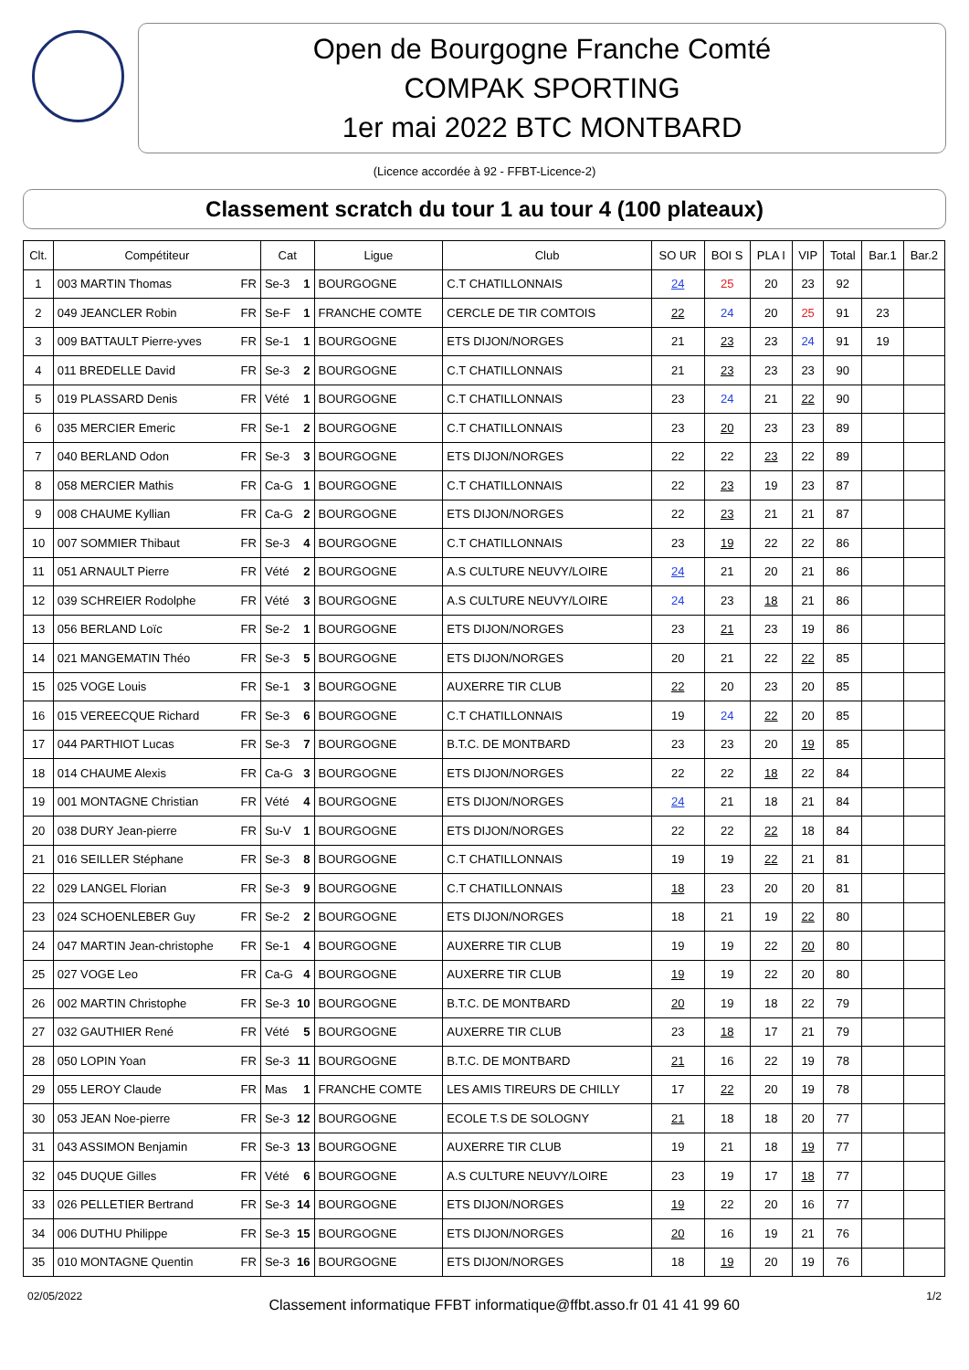Open de Bourgogne Franche Comté
COMPAK SPORTING
1er mai 2022 BTC MONTBARD
(Licence accordée à 92 - FFBT-Licence-2)
Classement scratch du tour 1 au tour 4 (100 plateaux)
| Clt. | Compétiteur | Cat | Ligue | Club | SO UR | BOI S | PLA I | VIP | Total | Bar.1 | Bar.2 |
| --- | --- | --- | --- | --- | --- | --- | --- | --- | --- | --- | --- |
| 1 | 003 MARTIN Thomas FR | Se-3 1 | BOURGOGNE | C.T CHATILLONNAIS | 24 | 25 | 20 | 23 | 92 | | |
| 2 | 049 JEANCLER Robin FR | Se-F 1 | FRANCHE COMTE | CERCLE DE TIR COMTOIS | 22 | 24 | 20 | 25 | 91 | 23 | |
| 3 | 009 BATTAULT Pierre-yves FR | Se-1 1 | BOURGOGNE | ETS DIJON/NORGES | 21 | 23 | 23 | 24 | 91 | 19 | |
| 4 | 011 BREDELLE David FR | Se-3 2 | BOURGOGNE | C.T CHATILLONNAIS | 21 | 23 | 23 | 23 | 90 | | |
| 5 | 019 PLASSARD Denis FR | Vété 1 | BOURGOGNE | C.T CHATILLONNAIS | 23 | 24 | 21 | 22 | 90 | | |
| 6 | 035 MERCIER Emeric FR | Se-1 2 | BOURGOGNE | C.T CHATILLONNAIS | 23 | 20 | 23 | 23 | 89 | | |
| 7 | 040 BERLAND Odon FR | Se-3 3 | BOURGOGNE | ETS DIJON/NORGES | 22 | 22 | 23 | 22 | 89 | | |
| 8 | 058 MERCIER Mathis FR | Ca-G 1 | BOURGOGNE | C.T CHATILLONNAIS | 22 | 23 | 19 | 23 | 87 | | |
| 9 | 008 CHAUME Kyllian FR | Ca-G 2 | BOURGOGNE | ETS DIJON/NORGES | 22 | 23 | 21 | 21 | 87 | | |
| 10 | 007 SOMMIER Thibaut FR | Se-3 4 | BOURGOGNE | C.T CHATILLONNAIS | 23 | 19 | 22 | 22 | 86 | | |
| 11 | 051 ARNAULT Pierre FR | Vété 2 | BOURGOGNE | A.S CULTURE NEUVY/LOIRE | 24 | 21 | 20 | 21 | 86 | | |
| 12 | 039 SCHREIER Rodolphe FR | Vété 3 | BOURGOGNE | A.S CULTURE NEUVY/LOIRE | 24 | 23 | 18 | 21 | 86 | | |
| 13 | 056 BERLAND Loïc FR | Se-2 1 | BOURGOGNE | ETS DIJON/NORGES | 23 | 21 | 23 | 19 | 86 | | |
| 14 | 021 MANGEMATIN Théo FR | Se-3 5 | BOURGOGNE | ETS DIJON/NORGES | 20 | 21 | 22 | 22 | 85 | | |
| 15 | 025 VOGE Louis FR | Se-1 3 | BOURGOGNE | AUXERRE TIR CLUB | 22 | 20 | 23 | 20 | 85 | | |
| 16 | 015 VEREECQUE Richard FR | Se-3 6 | BOURGOGNE | C.T CHATILLONNAIS | 19 | 24 | 22 | 20 | 85 | | |
| 17 | 044 PARTHIOT Lucas FR | Se-3 7 | BOURGOGNE | B.T.C. DE MONTBARD | 23 | 23 | 20 | 19 | 85 | | |
| 18 | 014 CHAUME Alexis FR | Ca-G 3 | BOURGOGNE | ETS DIJON/NORGES | 22 | 22 | 18 | 22 | 84 | | |
| 19 | 001 MONTAGNE Christian FR | Vété 4 | BOURGOGNE | ETS DIJON/NORGES | 24 | 21 | 18 | 21 | 84 | | |
| 20 | 038 DURY Jean-pierre FR | Su-V 1 | BOURGOGNE | ETS DIJON/NORGES | 22 | 22 | 22 | 18 | 84 | | |
| 21 | 016 SEILLER Stéphane FR | Se-3 8 | BOURGOGNE | C.T CHATILLONNAIS | 19 | 19 | 22 | 21 | 81 | | |
| 22 | 029 LANGEL Florian FR | Se-3 9 | BOURGOGNE | C.T CHATILLONNAIS | 18 | 23 | 20 | 20 | 81 | | |
| 23 | 024 SCHOENLEBER Guy FR | Se-2 2 | BOURGOGNE | ETS DIJON/NORGES | 18 | 21 | 19 | 22 | 80 | | |
| 24 | 047 MARTIN Jean-christophe FR | Se-1 4 | BOURGOGNE | AUXERRE TIR CLUB | 19 | 19 | 22 | 20 | 80 | | |
| 25 | 027 VOGE Leo FR | Ca-G 4 | BOURGOGNE | AUXERRE TIR CLUB | 19 | 19 | 22 | 20 | 80 | | |
| 26 | 002 MARTIN Christophe FR | Se-3 10 | BOURGOGNE | B.T.C. DE MONTBARD | 20 | 19 | 18 | 22 | 79 | | |
| 27 | 032 GAUTHIER René FR | Vété 5 | BOURGOGNE | AUXERRE TIR CLUB | 23 | 18 | 17 | 21 | 79 | | |
| 28 | 050 LOPIN Yoan FR | Se-3 11 | BOURGOGNE | B.T.C. DE MONTBARD | 21 | 16 | 22 | 19 | 78 | | |
| 29 | 055 LEROY Claude FR | Mas 1 | FRANCHE COMTE | LES AMIS TIREURS DE CHILLY | 17 | 22 | 20 | 19 | 78 | | |
| 30 | 053 JEAN Noe-pierre FR | Se-3 12 | BOURGOGNE | ECOLE T.S DE SOLOGNY | 21 | 18 | 18 | 20 | 77 | | |
| 31 | 043 ASSIMON Benjamin FR | Se-3 13 | BOURGOGNE | AUXERRE TIR CLUB | 19 | 21 | 18 | 19 | 77 | | |
| 32 | 045 DUQUE Gilles FR | Vété 6 | BOURGOGNE | A.S CULTURE NEUVY/LOIRE | 23 | 19 | 17 | 18 | 77 | | |
| 33 | 026 PELLETIER Bertrand FR | Se-3 14 | BOURGOGNE | ETS DIJON/NORGES | 19 | 22 | 20 | 16 | 77 | | |
| 34 | 006 DUTHU Philippe FR | Se-3 15 | BOURGOGNE | ETS DIJON/NORGES | 20 | 16 | 19 | 21 | 76 | | |
| 35 | 010 MONTAGNE Quentin FR | Se-3 16 | BOURGOGNE | ETS DIJON/NORGES | 18 | 19 | 20 | 19 | 76 | | |
02/05/2022 Classement informatique FFBT informatique@ffbt.asso.fr 01 41 41 99 60 1/2